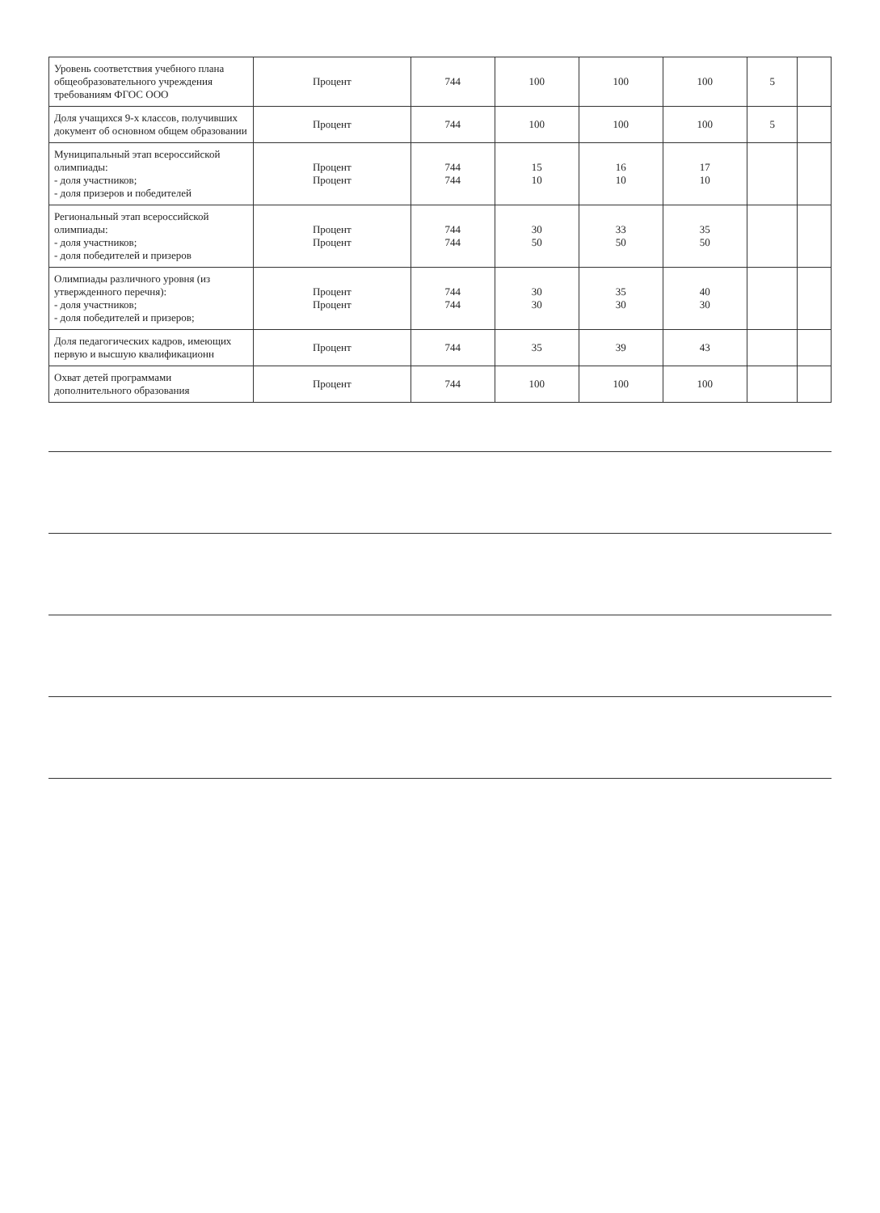| Уровень соответствия учебного плана общеобразовательного учреждения требованиям ФГОС ООО | Процент | 744 | 100 | 100 | 100 | 5 | |
| Доля учащихся 9-х классов, получивших документ об основном общем образовании | Процент | 744 | 100 | 100 | 100 | 5 | |
| Муниципальный этап всероссийской олимпиады: - доля участников; - доля призеров и победителей | Процент Процент | 744 744 | 15 10 | 16 10 | 17 10 | | |
| Региональный этап всероссийской олимпиады: - доля участников; - доля победителей и призеров | Процент Процент | 744 744 | 30 50 | 33 50 | 35 50 | | |
| Олимпиады различного уровня (из утвержденного перечня): - доля участников; - доля победителей и призеров; | Процент Процент | 744 744 | 30 30 | 35 30 | 40 30 | | |
| Доля педагогических кадров, имеющих первую и высшую квалификационн | Процент | 744 | 35 | 39 | 43 | | |
| Охват детей программами дополнительного образования | Процент | 744 | 100 | 100 | 100 | | |